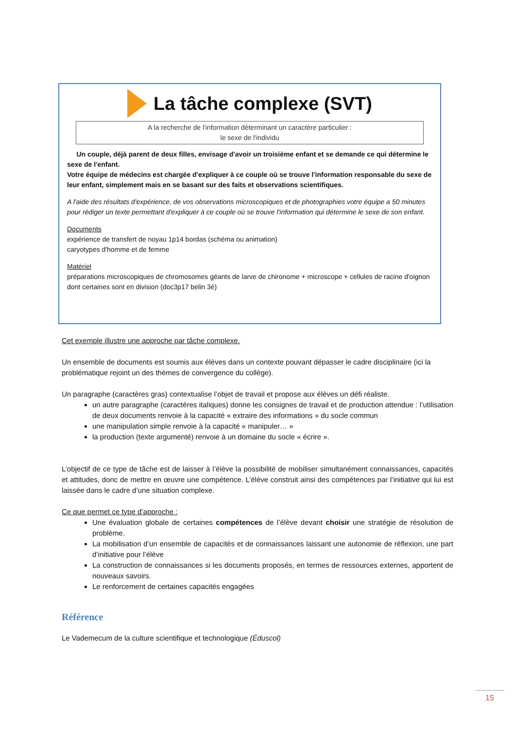La tâche complexe (SVT)
A la recherche de l'information déterminant un caractère particulier :
le sexe de l'individu
Un couple, déjà parent de deux filles, envisage d'avoir un troisième enfant et se demande ce qui détermine le sexe de l'enfant.
Votre équipe de médecins est chargée d'expliquer à ce couple où se trouve l'information responsable du sexe de leur enfant, simplement mais en se basant sur des faits et observations scientifiques.
A l'aide des résultats d'expérience, de vos observations microscopiques et de photographies votre équipe a 50 minutes pour rédiger un texte permettant d'expliquer à ce couple où se trouve l'information qui détermine le sexe de son enfant.
Documents
expérience de transfert de noyau 1p14 bordas (schéma ou animation)
caryotypes d'homme et de femme
Matériel
préparations microscopiques de chromosomes géants de larve de chironome + microscope + cellules de racine d'oignon dont certaines sont en division (doc3p17 belin 3è)
Cet exemple illustre une approche par tâche complexe.
Un ensemble de documents est soumis aux élèves dans un contexte pouvant dépasser le cadre disciplinaire (ici la problématique rejoint un des thèmes de convergence du collège).
Un paragraphe (caractères gras) contextualise l’objet de travail et propose aux élèves un défi réaliste.
un autre paragraphe (caractères italiques) donne les consignes de travail et de production attendue : l’utilisation de deux documents renvoie à la capacité « extraire des informations » du socle commun
une manipulation simple renvoie à la capacité « manipuler… »
la production (texte argumenté) renvoie à un domaine du socle « écrire ».
L’objectif de ce type de tâche est de laisser à l’élève la possibilité de mobiliser simultanément connaissances, capacités et attitudes, donc de mettre en œuvre une compétence. L’élève construit ainsi des compétences par l’initiative qui lui est laissée dans le cadre d’une situation complexe.
Ce que permet ce type d’approche :
Une évaluation globale de certaines compétences de l’élève devant choisir une stratégie de résolution de problème.
La mobilisation d’un ensemble de capacités et de connaissances laissant une autonomie de réflexion, une part d’initiative pour l’élève
La construction de connaissances si les documents proposés, en termes de ressources externes, apportent de nouveaux savoirs.
Le renforcement de certaines capacités engagées
Référence
Le Vademecum de la culture scientifique et technologique (Éduscol)
15